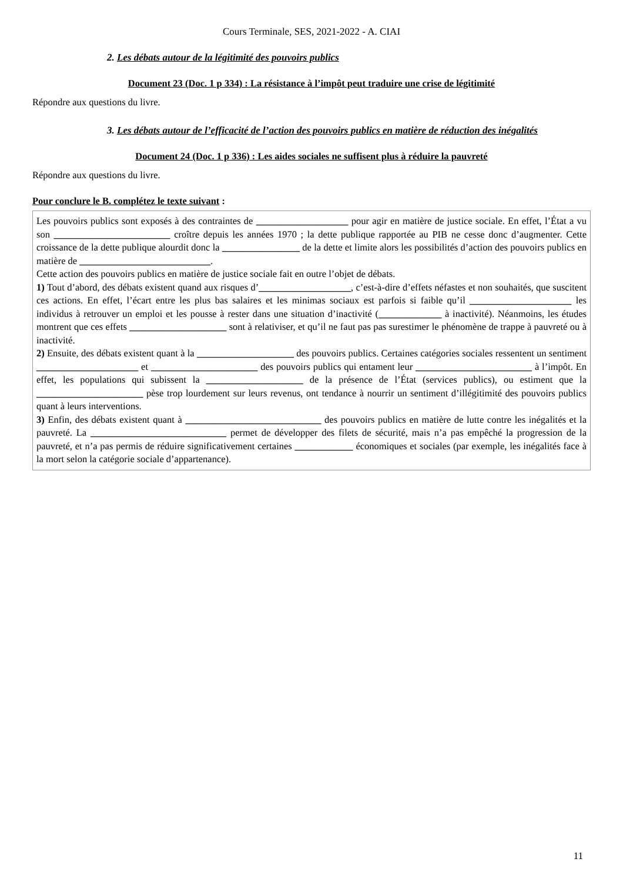Cours Terminale, SES, 2021-2022 - A. CIAI
2. Les débats autour de la légitimité des pouvoirs publics
Document 23 (Doc. 1 p 334) : La résistance à l’impôt peut traduire une crise de légitimité
Répondre aux questions du livre.
3. Les débats autour de l’efficacité de l’action des pouvoirs publics en matière de réduction des inégalités
Document 24 (Doc. 1 p 336) : Les aides sociales ne suffisent plus à réduire la pauvreté
Répondre aux questions du livre.
Pour conclure le B. complétez le texte suivant :
Les pouvoirs publics sont exposés à des contraintes de ___________________ pour agir en matière de justice sociale. En effet, l’État a vu son ________________________ croître depuis les années 1970 ; la dette publique rapportée au PIB ne cesse donc d’augmenter. Cette croissance de la dette publique alourdit donc la ________________ de la dette et limite alors les possibilités d’action des pouvoirs publics en matière de ___________________________.
Cette action des pouvoirs publics en matière de justice sociale fait en outre l’objet de débats.
1) Tout d’abord, des débats existent quand aux risques d’___________________, c’est-à-dire d’effets néfastes et non souhaités, que suscitent ces actions. En effet, l’écart entre les plus bas salaires et les minimas sociaux est parfois si faible qu’il _____________________ les individus à retrouver un emploi et les pousse à rester dans une situation d’inactivité (_____________ à inactivité). Néanmoins, les études montrent que ces effets ____________________ sont à relativiser, et qu’il ne faut pas pas surestimer le phénomène de trappe à pauvreté ou à inactivité.
2) Ensuite, des débats existent quant à la ____________________ des pouvoirs publics. Certaines catégories sociales ressentent un sentiment _____________________ et ______________________ des pouvoirs publics qui entament leur ________________________ à l’impôt. En effet, les populations qui subissent la ____________________ de la présence de l’État (services publics), ou estiment que la ______________________ pèse trop lourdement sur leurs revenus, ont tendance à nourrir un sentiment d’illégitimité des pouvoirs publics quant à leurs interventions.
3) Enfin, des débats existent quant à ____________________________ des pouvoirs publics en matière de lutte contre les inégalités et la pauvreté. La ____________________________ permet de développer des filets de sécurité, mais n’a pas empêché la progression de la pauvreté, et n’a pas permis de réduire significativement certaines ____________ économiques et sociales (par exemple, les inégalités face à la mort selon la catégorie sociale d’appartenance).
11